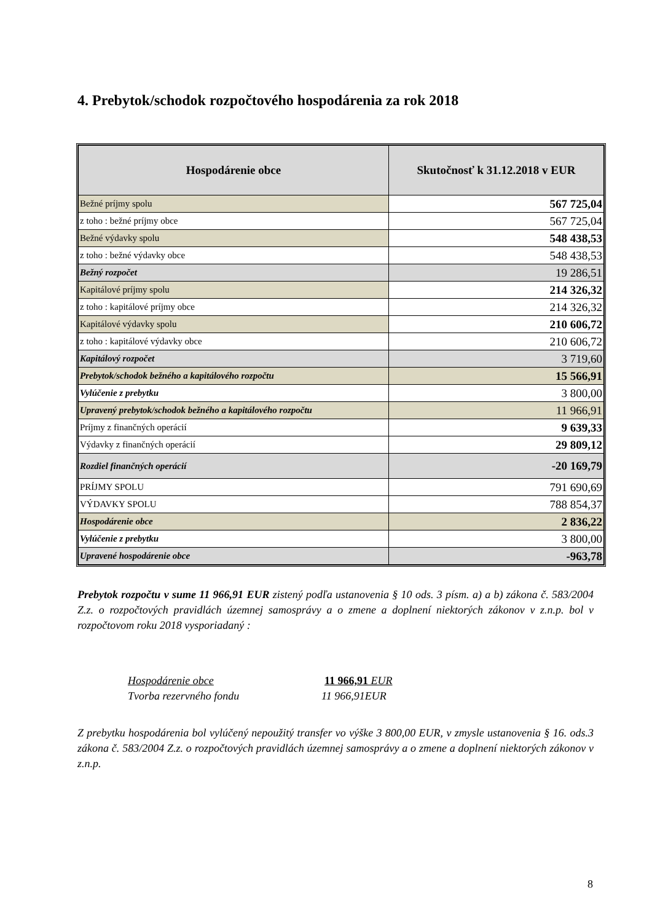4. Prebytok/schodok rozpočtového hospodárenia za rok 2018
| Hospodárenie obce | Skutočnosť k 31.12.2018 v EUR |
| --- | --- |
| Bežné príjmy spolu | 567 725,04 |
| z toho : bežné príjmy obce | 567 725,04 |
| Bežné výdavky spolu | 548 438,53 |
| z toho : bežné výdavky obce | 548 438,53 |
| Bežný rozpočet | 19 286,51 |
| Kapitálové príjmy spolu | 214 326,32 |
| z toho : kapitálové príjmy obce | 214 326,32 |
| Kapitálové výdavky spolu | 210 606,72 |
| z toho : kapitálové výdavky obce | 210 606,72 |
| Kapitálový rozpočet | 3 719,60 |
| Prebytok/schodok bežného a kapitálového rozpočtu | 15 566,91 |
| Vylúčenie z prebytku | 3 800,00 |
| Upravený prebytok/schodok bežného a kapitálového rozpočtu | 11 966,91 |
| Príjmy z finančných operácií | 9 639,33 |
| Výdavky z finančných operácií | 29 809,12 |
| Rozdiel finančných operácií | -20 169,79 |
| PRÍJMY SPOLU | 791 690,69 |
| VÝDAVKY SPOLU | 788 854,37 |
| Hospodárenie obce | 2 836,22 |
| Vylúčenie z prebytku | 3 800,00 |
| Upravené hospodárenie obce | -963,78 |
Prebytok rozpočtu v sume 11 966,91 EUR zistený podľa ustanovenia § 10 ods. 3 písm. a) a b) zákona č. 583/2004 Z.z. o rozpočtových pravidlách územnej samosprávy a o zmene a doplnení niektorých zákonov v z.n.p. bol v rozpočtovom roku 2018 vysporiadaný :
Hospodárenie obce 11 966,91 EUR
Tvorba rezervného fondu 11 966,91EUR
Z prebytku hospodárenia bol vylúčený nepoužitý transfer vo výške 3 800,00 EUR, v zmysle ustanovenia § 16. ods.3 zákona č. 583/2004 Z.z. o rozpočtových pravidlách územnej samosprávy a o zmene a doplnení niektorých zákonov v z.n.p.
8